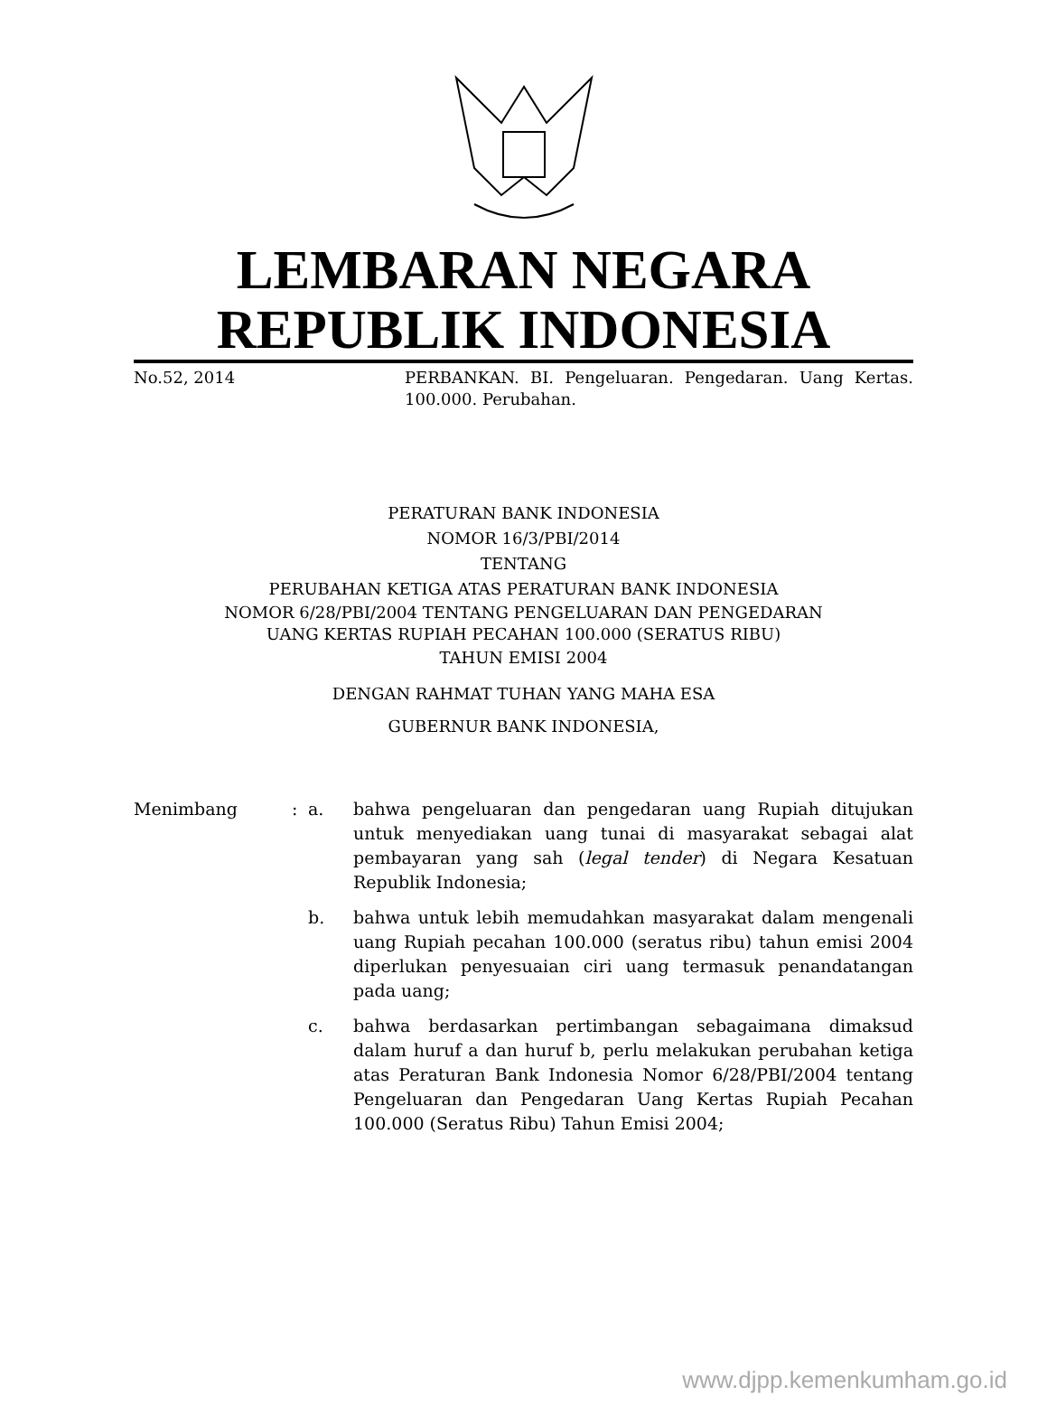LEMBARAN NEGARA
REPUBLIK INDONESIA
No.52, 2014 PERBANKAN. BI. Pengeluaran. Pengedaran. Uang Kertas. 100.000. Perubahan.
PERATURAN BANK INDONESIA
NOMOR 16/3/PBI/2014
TENTANG
PERUBAHAN KETIGA ATAS PERATURAN BANK INDONESIA
NOMOR 6/28/PBI/2004 TENTANG PENGELUARAN DAN PENGEDARAN
UANG KERTAS RUPIAH PECAHAN 100.000 (SERATUS RIBU)
TAHUN EMISI 2004
DENGAN RAHMAT TUHAN YANG MAHA ESA
GUBERNUR BANK INDONESIA,
Menimbang : a. bahwa pengeluaran dan pengedaran uang Rupiah ditujukan untuk menyediakan uang tunai di masyarakat sebagai alat pembayaran yang sah (legal tender) di Negara Kesatuan Republik Indonesia;
b. bahwa untuk lebih memudahkan masyarakat dalam mengenali uang Rupiah pecahan 100.000 (seratus ribu) tahun emisi 2004 diperlukan penyesuaian ciri uang termasuk penandatangan pada uang;
c. bahwa berdasarkan pertimbangan sebagaimana dimaksud dalam huruf a dan huruf b, perlu melakukan perubahan ketiga atas Peraturan Bank Indonesia Nomor 6/28/PBI/2004 tentang Pengeluaran dan Pengedaran Uang Kertas Rupiah Pecahan 100.000 (Seratus Ribu) Tahun Emisi 2004;
www.djpp.kemenkumham.go.id